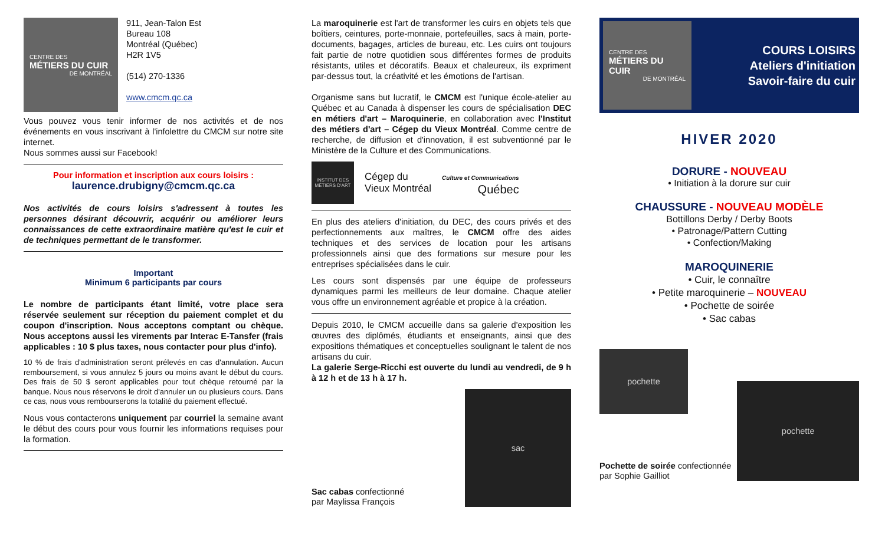CENTRE DES
MÉTIERS DU CUIR
DE MONTRÉAL
911, Jean-Talon Est
Bureau 108
Montréal (Québec)
H2R 1V5
(514) 270-1336
www.cmcm.qc.ca
Vous pouvez vous tenir informer de nos activités et de nos événements en vous inscrivant à l'infolettre du CMCM sur notre site internet.
Nous sommes aussi sur Facebook!
Pour information et inscription aux cours loisirs :
laurence.drubigny@cmcm.qc.ca
Nos activités de cours loisirs s'adressent à toutes les personnes désirant découvrir, acquérir ou améliorer leurs connaissances de cette extraordinaire matière qu'est le cuir et de techniques permettant de le transformer.
Important
Minimum 6 participants par cours
Le nombre de participants étant limité, votre place sera réservée seulement sur réception du paiement complet et du coupon d'inscription. Nous acceptons comptant ou chèque. Nous acceptons aussi les virements par Interac E-Tansfer (frais applicables : 10 $ plus taxes, nous contacter pour plus d'info).
10 % de frais d'administration seront prélevés en cas d'annulation. Aucun remboursement, si vous annulez 5 jours ou moins avant le début du cours. Des frais de 50 $ seront applicables pour tout chèque retourné par la banque. Nous nous réservons le droit d'annuler un ou plusieurs cours. Dans ce cas, nous vous rembourserons la totalité du paiement effectué.
Nous vous contacterons uniquement par courriel la semaine avant le début des cours pour vous fournir les informations requises pour la formation.
La maroquinerie est l'art de transformer les cuirs en objets tels que boîtiers, ceintures, porte-monnaie, portefeuilles, sacs à main, porte-documents, bagages, articles de bureau, etc. Les cuirs ont toujours fait partie de notre quotidien sous différentes formes de produits résistants, utiles et décoratifs. Beaux et chaleureux, ils expriment par-dessus tout, la créativité et les émotions de l'artisan.
Organisme sans but lucratif, le CMCM est l'unique école-atelier au Québec et au Canada à dispenser les cours de spécialisation DEC en métiers d'art – Maroquinerie, en collaboration avec l'Institut des métiers d'art – Cégep du Vieux Montréal. Comme centre de recherche, de diffusion et d'innovation, il est subventionné par le Ministère de la Culture et des Communications.
INSTITUT DES MÉTIERS D'ART
Cégep du
Vieux Montréal
Culture et Communications
Québec
En plus des ateliers d'initiation, du DEC, des cours privés et des perfectionnements aux maîtres, le CMCM offre des aides techniques et des services de location pour les artisans professionnels ainsi que des formations sur mesure pour les entreprises spécialisées dans le cuir.
Les cours sont dispensés par une équipe de professeurs dynamiques parmi les meilleurs de leur domaine. Chaque atelier vous offre un environnement agréable et propice à la création.
Depuis 2010, le CMCM accueille dans sa galerie d'exposition les œuvres des diplômés, étudiants et enseignants, ainsi que des expositions thématiques et conceptuelles soulignant le talent de nos artisans du cuir.
La galerie Serge-Ricchi est ouverte du lundi au vendredi, de 9 h à 12 h et de 13 h à 17 h.
Sac cabas confectionné
par Maylissa François
sac
CENTRE DES
MÉTIERS DU CUIR
DE MONTRÉAL
COURS LOISIRS
Ateliers d'initiation
Savoir-faire du cuir
HIVER 2020
DORURE - NOUVEAU
• Initiation à la dorure sur cuir
CHAUSSURE - NOUVEAU MODÈLE
Bottillons Derby / Derby Boots
• Patronage/Pattern Cutting
• Confection/Making
MAROQUINERIE
• Cuir, le connaître
• Petite maroquinerie – NOUVEAU
• Pochette de soirée
• Sac cabas
pochette
Pochette de soirée confectionnée
par Sophie Gailliot
pochette